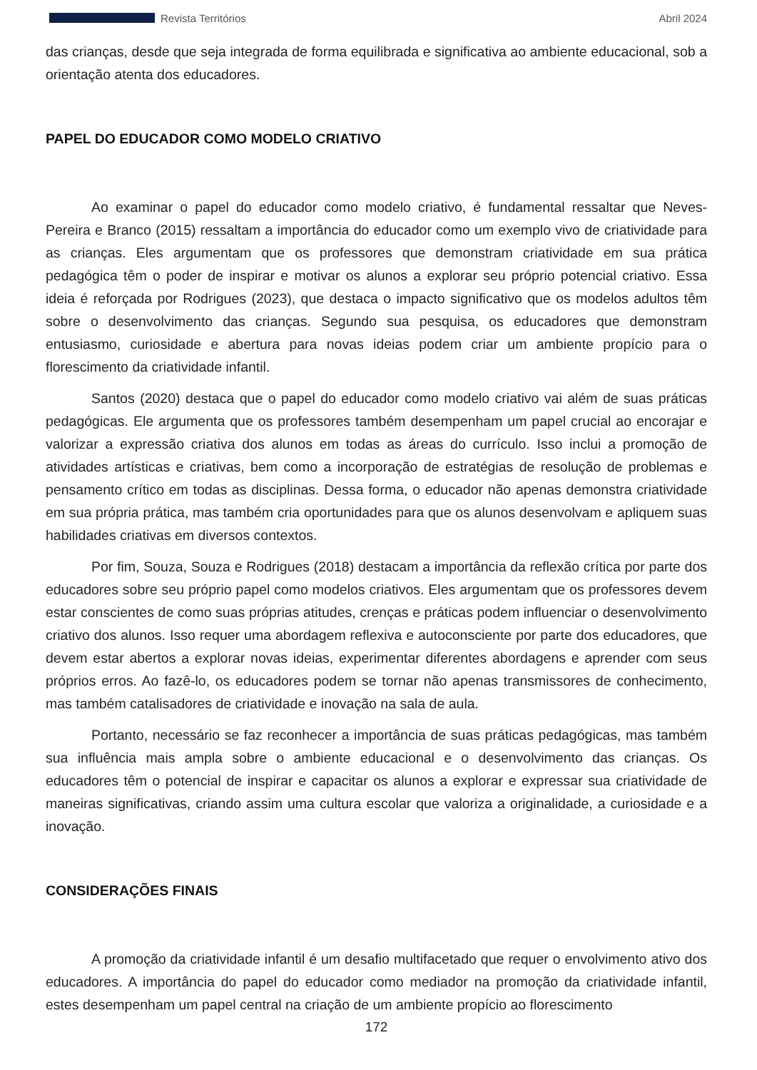Revista Territórios Abril 2024
das crianças, desde que seja integrada de forma equilibrada e significativa ao ambiente educacional, sob a orientação atenta dos educadores.
PAPEL DO EDUCADOR COMO MODELO CRIATIVO
Ao examinar o papel do educador como modelo criativo, é fundamental ressaltar que Neves-Pereira e Branco (2015) ressaltam a importância do educador como um exemplo vivo de criatividade para as crianças. Eles argumentam que os professores que demonstram criatividade em sua prática pedagógica têm o poder de inspirar e motivar os alunos a explorar seu próprio potencial criativo. Essa ideia é reforçada por Rodrigues (2023), que destaca o impacto significativo que os modelos adultos têm sobre o desenvolvimento das crianças. Segundo sua pesquisa, os educadores que demonstram entusiasmo, curiosidade e abertura para novas ideias podem criar um ambiente propício para o florescimento da criatividade infantil.
Santos (2020) destaca que o papel do educador como modelo criativo vai além de suas práticas pedagógicas. Ele argumenta que os professores também desempenham um papel crucial ao encorajar e valorizar a expressão criativa dos alunos em todas as áreas do currículo. Isso inclui a promoção de atividades artísticas e criativas, bem como a incorporação de estratégias de resolução de problemas e pensamento crítico em todas as disciplinas. Dessa forma, o educador não apenas demonstra criatividade em sua própria prática, mas também cria oportunidades para que os alunos desenvolvam e apliquem suas habilidades criativas em diversos contextos.
Por fim, Souza, Souza e Rodrigues (2018) destacam a importância da reflexão crítica por parte dos educadores sobre seu próprio papel como modelos criativos. Eles argumentam que os professores devem estar conscientes de como suas próprias atitudes, crenças e práticas podem influenciar o desenvolvimento criativo dos alunos. Isso requer uma abordagem reflexiva e autoconsciente por parte dos educadores, que devem estar abertos a explorar novas ideias, experimentar diferentes abordagens e aprender com seus próprios erros. Ao fazê-lo, os educadores podem se tornar não apenas transmissores de conhecimento, mas também catalisadores de criatividade e inovação na sala de aula.
Portanto, necessário se faz reconhecer a importância de suas práticas pedagógicas, mas também sua influência mais ampla sobre o ambiente educacional e o desenvolvimento das crianças. Os educadores têm o potencial de inspirar e capacitar os alunos a explorar e expressar sua criatividade de maneiras significativas, criando assim uma cultura escolar que valoriza a originalidade, a curiosidade e a inovação.
CONSIDERAÇÕES FINAIS
A promoção da criatividade infantil é um desafio multifacetado que requer o envolvimento ativo dos educadores. A importância do papel do educador como mediador na promoção da criatividade infantil, estes desempenham um papel central na criação de um ambiente propício ao florescimento
172